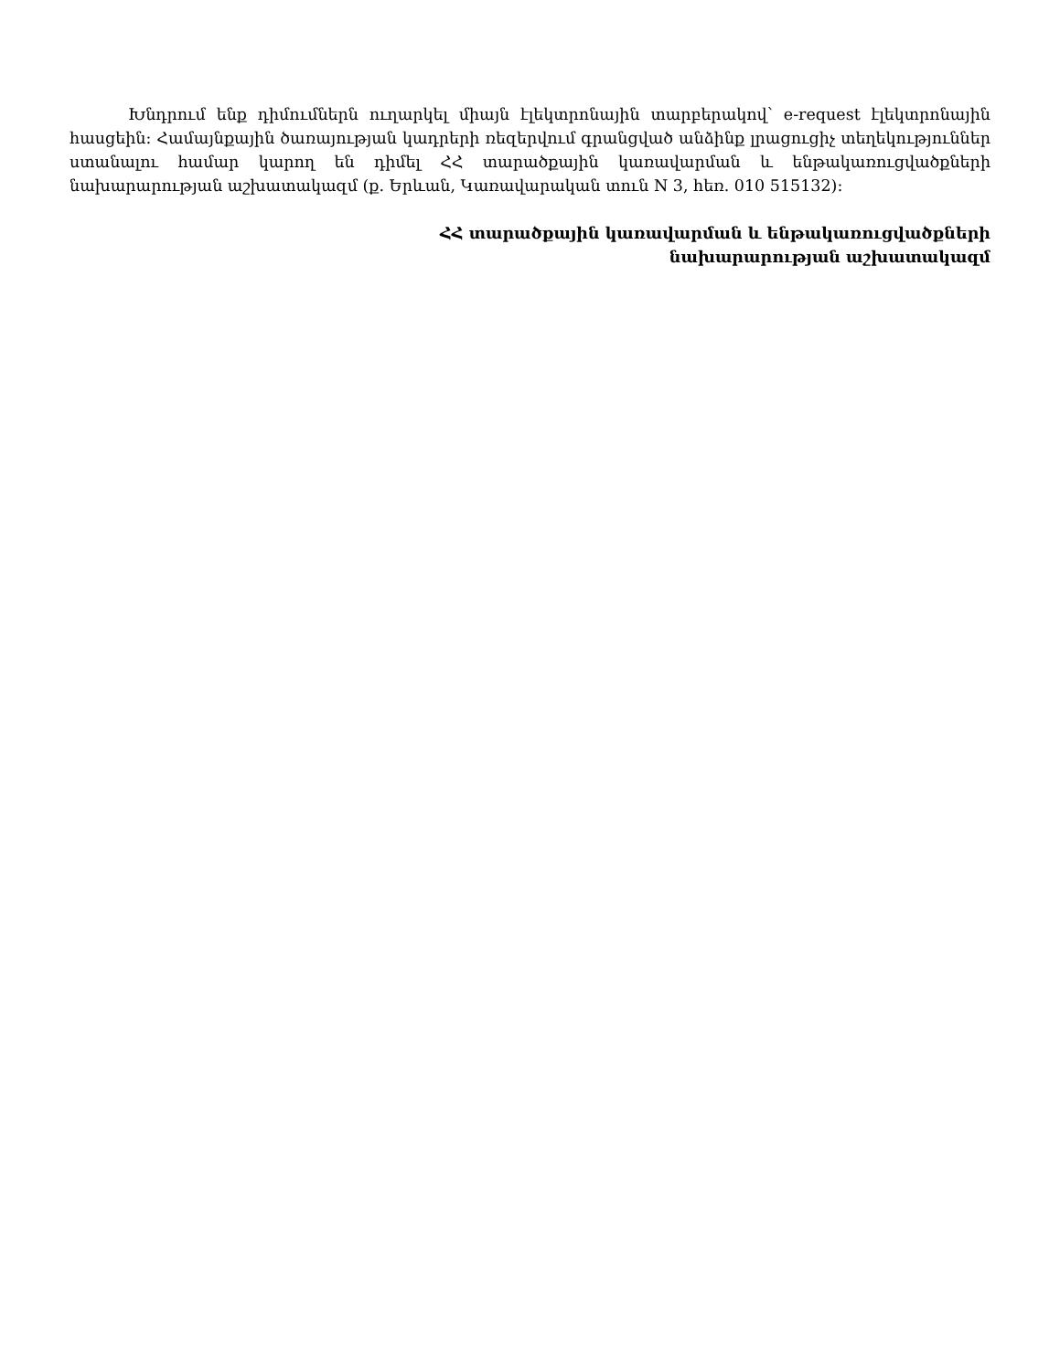Խնդրում ենք դիմումներն ուղարկել միայն էլեկտրոնային տարբերակով՝ e-request էլեկտրոնային հասցեին: Համայնքային ծառայության կադրերի ռեզերվում գրանցված անձինք լրացուցիչ տեղեկություններ ստանալու համար կարող են դիմել ՀՀ տարածքային կառավարման և ենթակառուցվածքների նախարարության աշխատակազմ (ք. Երևան, Կառավարական տուն N 3, հեռ. 010 515132):
ՀՀ տարածքային կառավարման և ենթակառուցվածքների
նախարարության աշխատակազմ